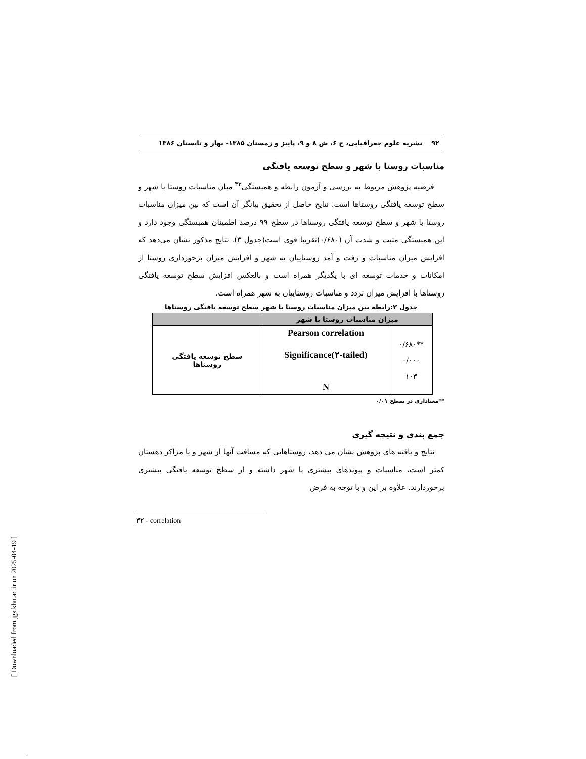۹۲ نشریه علوم جغرافیایی، ج ۶، ش ۸ و ۹، پاییز و زمستان ۱۳۸۵- بهار و تابستان ۱۳۸۶
مناسبات روستا با شهر و سطح توسعه یافتگی
فرضیه پژوهش مربوط به بررسی و آزمون رابطه و همبستگی<sup>۳۲</sup> میان مناسبات روستا با شهر و سطح توسعه یافتگی روستاها است. نتایج حاصل از تحقیق بیانگر آن است که بین میزان مناسبات روستا با شهر و سطح توسعه یافتگی روستاها در سطح ۹۹ درصد اطمینان همبستگی وجود دارد و این همبستگی مثبت و شدت آن (۰/۶۸۰)تقریبا قوی است(جدول ۳). نتایج مذکور نشان می‌دهد که افزایش میزان مناسبات و رفت و آمد روستاییان به شهر و افزایش میزان برخورداری روستا از امکانات و خدمات توسعه ای با یگدیگر همراه است و بالعکس افزایش سطح توسعه یافتگی روستاها با افزایش میزان تردد و مناسبات روستاییان به شهر همراه است.
جدول ۳:رابطه بین میزان مناسبات روستا با شهر سطح توسعه یافتگی روستاها
| میزان مناسبات روستا با شهر | | |
| --- | --- | --- |
| **۰/۶۸۰ ۰/۰۰۰ ۱۰۳ | Pearson correlation Significance(۲-tailed) N | سطح توسعه یافتگی روستاها |
**معناداری در سطح ۰/۰۱
جمع بندی و نتیجه گیری
نتایج و یافته های پژوهش نشان می دهد، روستاهایی که مسافت آنها از شهر و یا مراکز دهستان کمتر است، مناسبات و پیوندهای بیشتری با شهر داشته و از سطح توسعه یافتگی بیشتری برخوردارند. علاوه بر این و با توجه به فرض
۳۲ - correlation
[ Downloaded from jgs.khu.ac.ir on 2025-04-19 ]